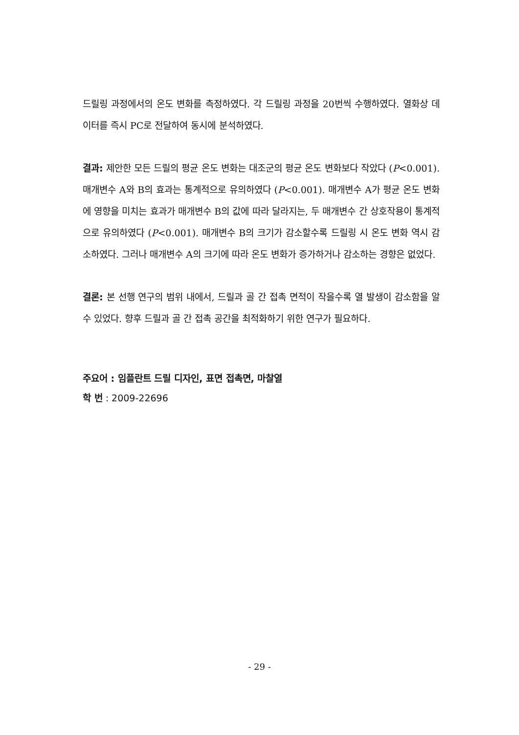드릴링 과정에서의 온도 변화를 측정하였다. 각 드릴링 과정을 20번씩 수행하였다. 열화상 데이터를 즉시 PC로 전달하여 동시에 분석하였다.
결과: 제안한 모든 드릴의 평균 온도 변화는 대조군의 평균 온도 변화보다 작았다 (P<0.001). 매개변수 A와 B의 효과는 통계적으로 유의하였다 (P<0.001). 매개변수 A가 평균 온도 변화에 영향을 미치는 효과가 매개변수 B의 값에 따라 달라지는, 두 매개변수 간 상호작용이 통계적으로 유의하였다 (P<0.001). 매개변수 B의 크기가 감소할수록 드릴링 시 온도 변화 역시 감소하였다. 그러나 매개변수 A의 크기에 따라 온도 변화가 증가하거나 감소하는 경향은 없었다.
결론: 본 선행 연구의 범위 내에서, 드릴과 골 간 접촉 면적이 작을수록 열 발생이 감소함을 알 수 있었다. 향후 드릴과 골 간 접촉 공간을 최적화하기 위한 연구가 필요하다.
주요어 : 임플란트 드릴 디자인, 표면 접촉면, 마찰열
학 번 : 2009-22696
- 29 -